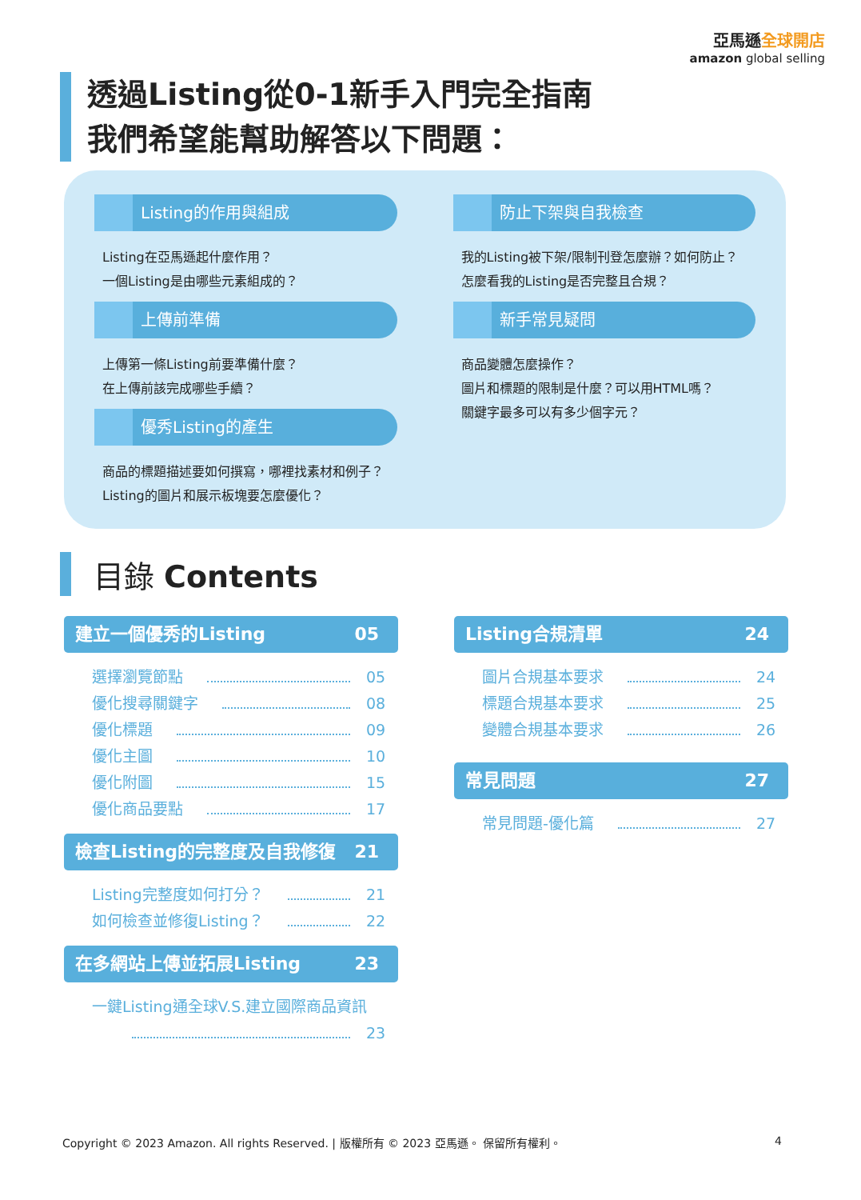亞馬遜全球開店
amazon global selling
透過Listing從0-1新手入門完全指南
我們希望能幫助解答以下問題：
Listing的作用與組成
Listing在亞馬遜起什麼作用？
一個Listing是由哪些元素組成的？
上傳前準備
上傳第一條Listing前要準備什麼？
在上傳前該完成哪些手續？
優秀Listing的產生
商品的標題描述要如何撰寫，哪裡找素材和例子？
Listing的圖片和展示板塊要怎麼優化？
防止下架與自我檢查
我的Listing被下架/限制刊登怎麼辦？如何防止？
怎麼看我的Listing是否完整且合規？
新手常見疑問
商品變體怎麼操作？
圖片和標題的限制是什麼？可以用HTML嗎？
關鍵字最多可以有多少個字元？
目錄 Contents
建立一個優秀的Listing 05
選擇瀏覽節點 05
優化搜尋關鍵字 08
優化標題 09
優化主圖 10
優化附圖 15
優化商品要點 17
檢查Listing的完整度及自我修復 21
Listing完整度如何打分？ 21
如何檢查並修復Listing？ 22
在多網站上傳並拓展Listing 23
一鍵Listing通全球V.S.建立國際商品資訊
23
Listing合規清單 24
圖片合規基本要求 24
標題合規基本要求 25
變體合規基本要求 26
常見問題 27
常見問題-優化篇 27
Copyright © 2023 Amazon. All rights Reserved. | 版權所有 © 2023 亞馬遜。 保留所有權利。 4